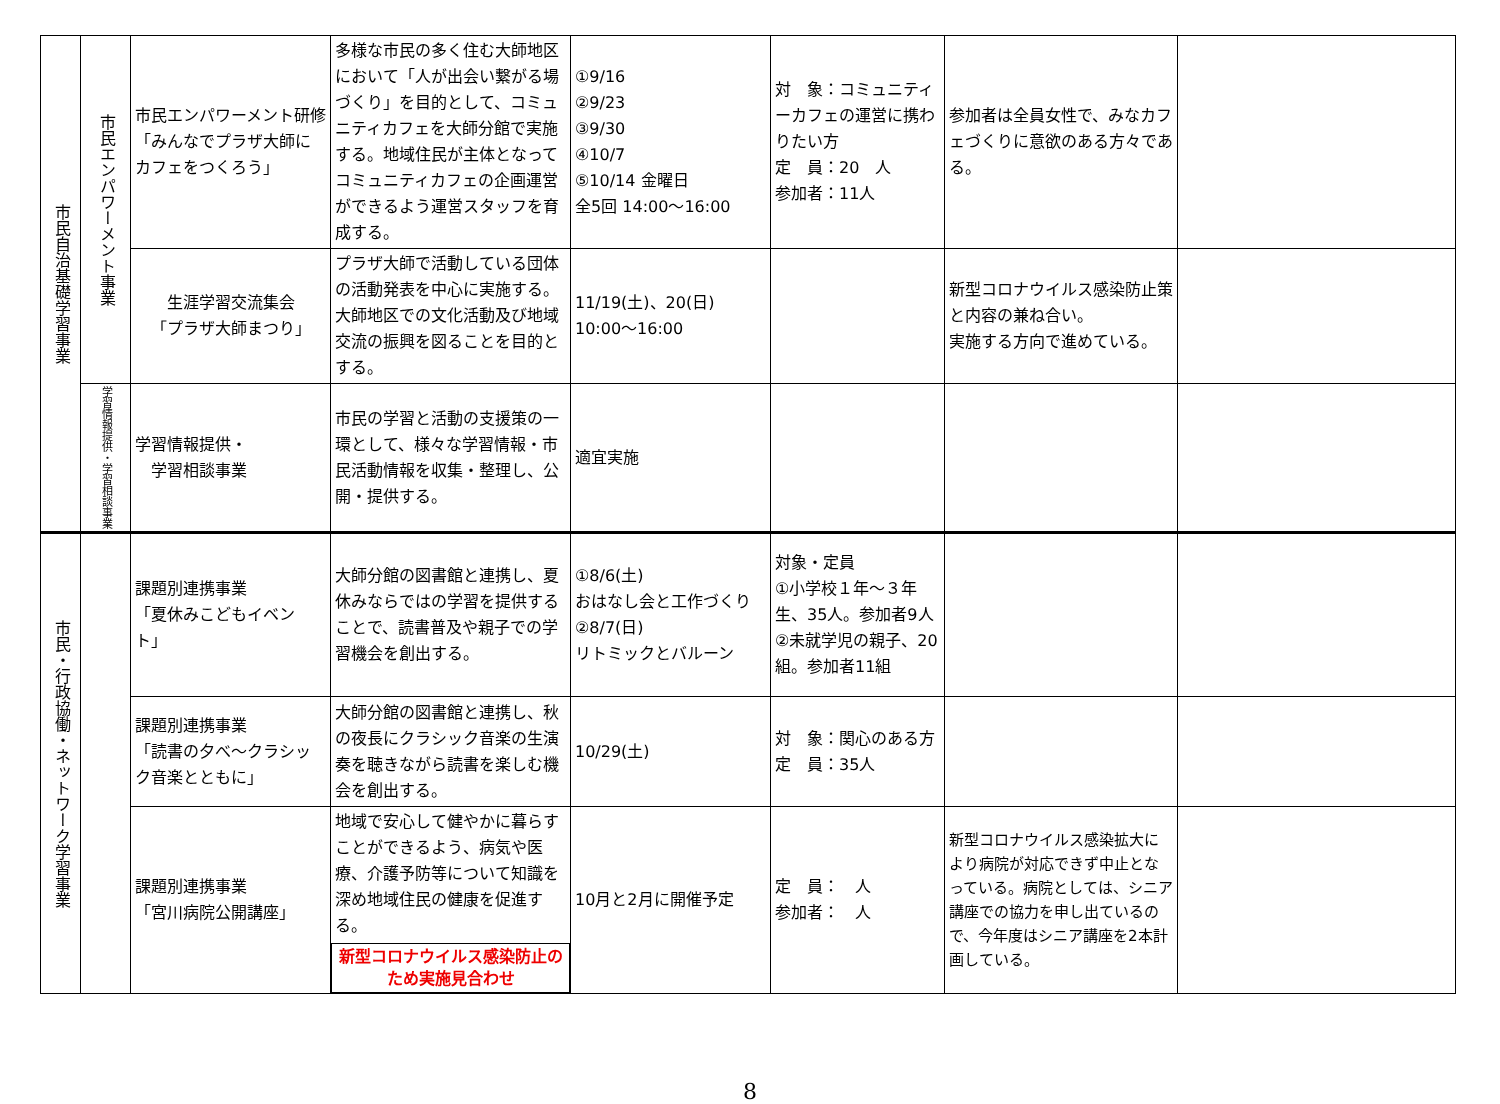| 市民自治基礎学習事業 | 市民エンパワーメント事業 | 市民エンパワーメント研修「みんなでプラザ大師にカフェをつくろう」 | 多様な市民の多く住む大師地区において「人が出会い繋がる場づくり」を目的として、コミュニティカフェを大師分館で実施する。地域住民が主体となってコミュニティカフェの企画運営ができるよう運営スタッフを育成する。 | ①9/16 ②9/23 ③9/30 ④10/7 ⑤10/14 金曜日 全5回 14:00～16:00 | 対 象：コミュニティーカフェの運営に携わりたい方 定 員：20 人 参加者：11人 | 参加者は全員女性で、みなカフェづくりに意欲のある方々である。 | |
| | | 生涯学習交流集会 「プラザ大師まつり」 | プラザ大師で活動している団体の活動発表を中心に実施する。大師地区での文化活動及び地域交流の振興を図ることを目的とする。 | 11/19(土)、20(日) 10:00～16:00 | | 新型コロナウイルス感染防止策と内容の兼ね合い。 実施する方向で進めている。 | |
| | 学習情報提供・学習相談事業 | 学習情報提供・ 学習相談事業 | 市民の学習と活動の支援策の一環として、様々な学習情報・市民活動情報を収集・整理し、公開・提供する。 | 適宜実施 | | | |
| 市民・行政協働・ネットワーク学習事業 | | 課題別連携事業 「夏休みこどもイベント」 | 大師分館の図書館と連携し、夏休みならではの学習を提供することで、読書普及や親子での学習機会を創出する。 | ①8/6(土) おはなし会と工作づくり ②8/7(日) リトミックとバルーン | 対象・定員 ①小学校１年～３年生、35人。参加者9人 ②未就学児の親子、20組。参加者11組 | | |
| | | 課題別連携事業 「読書の夕べ～クラシック音楽とともに」 | 大師分館の図書館と連携し、秋の夜長にクラシック音楽の生演奏を聴きながら読書を楽しむ機会を創出する。 | 10/29(土) | 対 象：関心のある方 定 員：35人 | | |
| | | 課題別連携事業 「宮川病院公開講座」 | 地域で安心して健やかに暮らすことができるよう、病気や医療、介護予防等について知識を深め地域住民の健康を促進する。 新型コロナウイルス感染防止のため実施見合わせ | 10月と2月に開催予定 | 定 員： 人 参加者： 人 | 新型コロナウイルス感染拡大により病院が対応できず中止となっている。病院としては、シニア講座での協力を申し出ているので、今年度はシニア講座を2本計画している。 | |
8